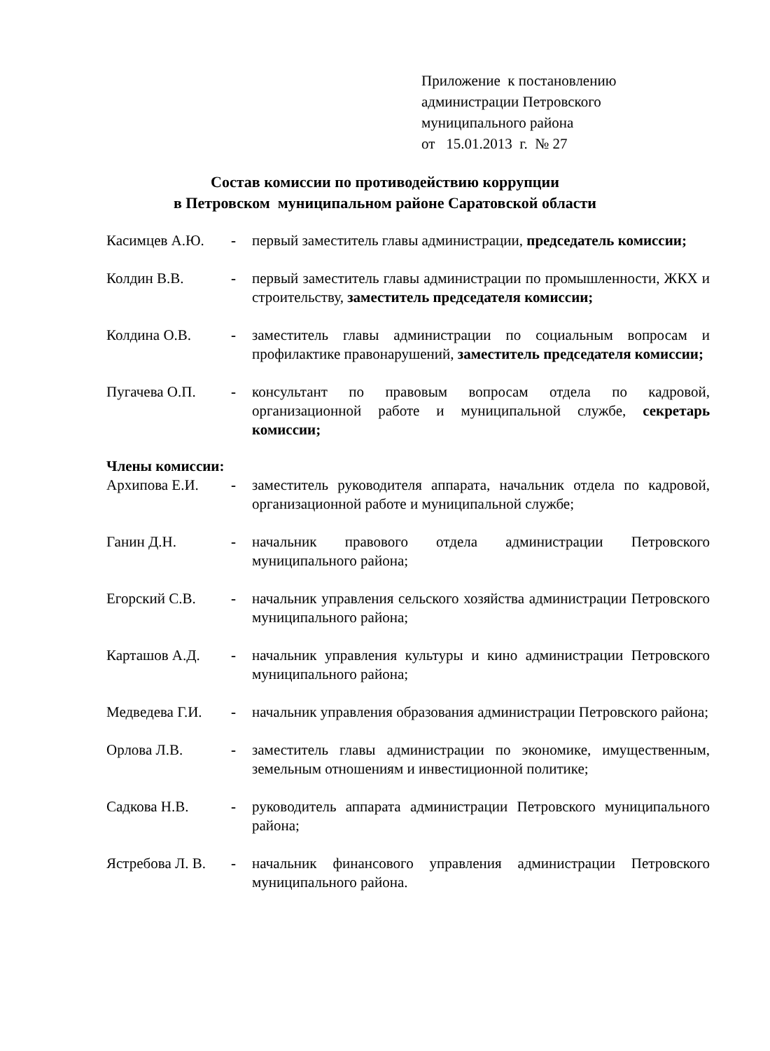Приложение к постановлению
администрации Петровского
муниципального района
от 15.01.2013 г. № 27
Состав комиссии по противодействию коррупции
в Петровском муниципальном районе Саратовской области
Касимцев А.Ю. - первый заместитель главы администрации, председатель комиссии;
Колдин В.В. - первый заместитель главы администрации по промышленности, ЖКХ и строительству, заместитель председателя комиссии;
Колдина О.В. - заместитель главы администрации по социальным вопросам и профилактике правонарушений, заместитель председателя комиссии;
Пугачева О.П. - консультант по правовым вопросам отдела по кадровой, организационной работе и муниципальной службе, секретарь комиссии;
Члены комиссии:
Архипова Е.И. - заместитель руководителя аппарата, начальник отдела по кадровой, организационной работе и муниципальной службе;
Ганин Д.Н. - начальник правового отдела администрации Петровского муниципального района;
Егорский С.В. - начальник управления сельского хозяйства администрации Петровского муниципального района;
Карташов А.Д. - начальник управления культуры и кино администрации Петровского муниципального района;
Медведева Г.И. - начальник управления образования администрации Петровского района;
Орлова Л.В. - заместитель главы администрации по экономике, имущественным, земельным отношениям и инвестиционной политике;
Садкова Н.В. - руководитель аппарата администрации Петровского муниципального района;
Ястребова Л. В.
- начальник финансового управления администрации Петровского муниципального района.